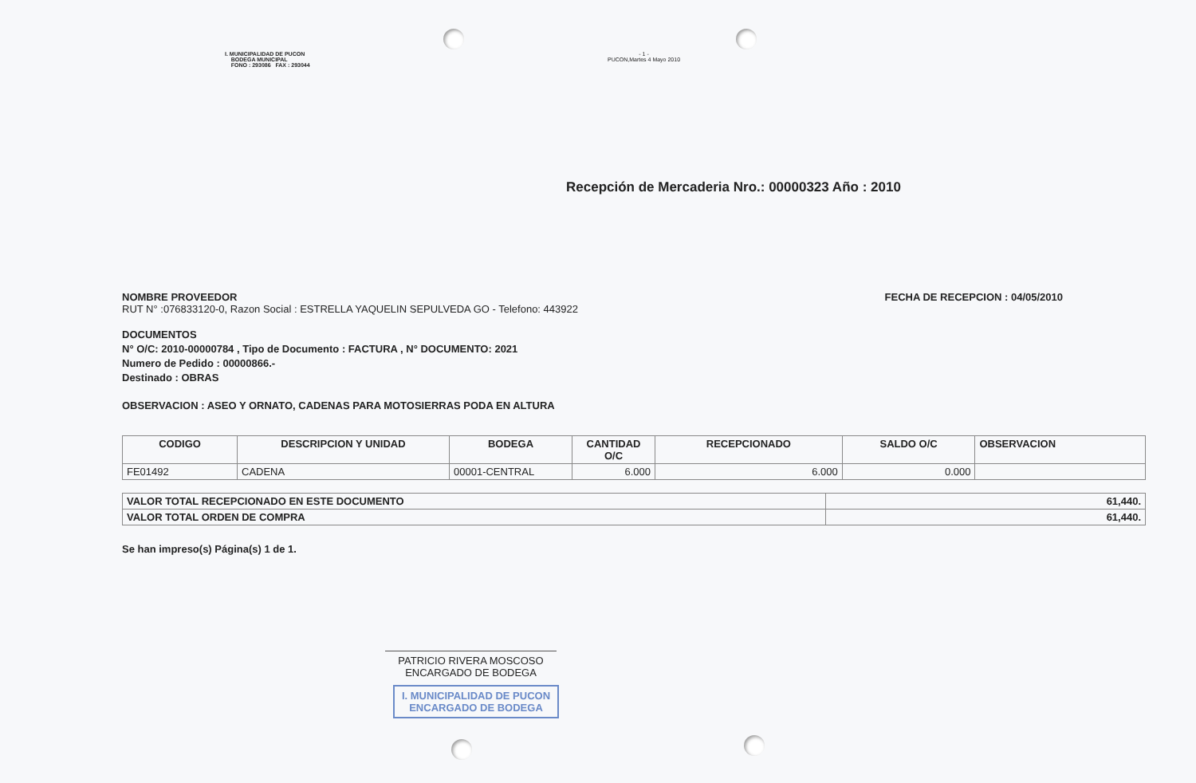I. MUNICIPALIDAD DE PUCON
BODEGA MUNICIPAL
FONO : 293086 FAX : 293044
- 1 -
PUCON,Martes 4 Mayo 2010
Recepción de Mercaderia Nro.: 00000323 Año : 2010
NOMBRE PROVEEDOR
RUT N° :076833120-0, Razon Social : ESTRELLA YAQUELIN SEPULVEDA GO - Telefono: 443922
FECHA DE RECEPCION : 04/05/2010
DOCUMENTOS
N° O/C: 2010-00000784 , Tipo de Documento : FACTURA , N° DOCUMENTO: 2021
Numero de Pedido : 00000866.-
Destinado : OBRAS
OBSERVACION : ASEO Y ORNATO, CADENAS PARA MOTOSIERRAS PODA EN ALTURA
| CODIGO | DESCRIPCION Y UNIDAD | BODEGA | CANTIDAD O/C | RECEPCIONADO | SALDO O/C | OBSERVACION |
| --- | --- | --- | --- | --- | --- | --- |
| FE01492 | CADENA | 00001-CENTRAL | 6.000 | 6.000 | 0.000 | |
| VALOR TOTAL RECEPCIONADO EN ESTE DOCUMENTO | 61,440. |
| VALOR TOTAL ORDEN DE COMPRA | 61,440. |
Se han impreso(s) Página(s) 1 de 1.
PATRICIO RIVERA MOSCOSO
ENCARGADO DE BODEGA
I. MUNICIPALIDAD DE PUCON
ENCARGADO DE BODEGA